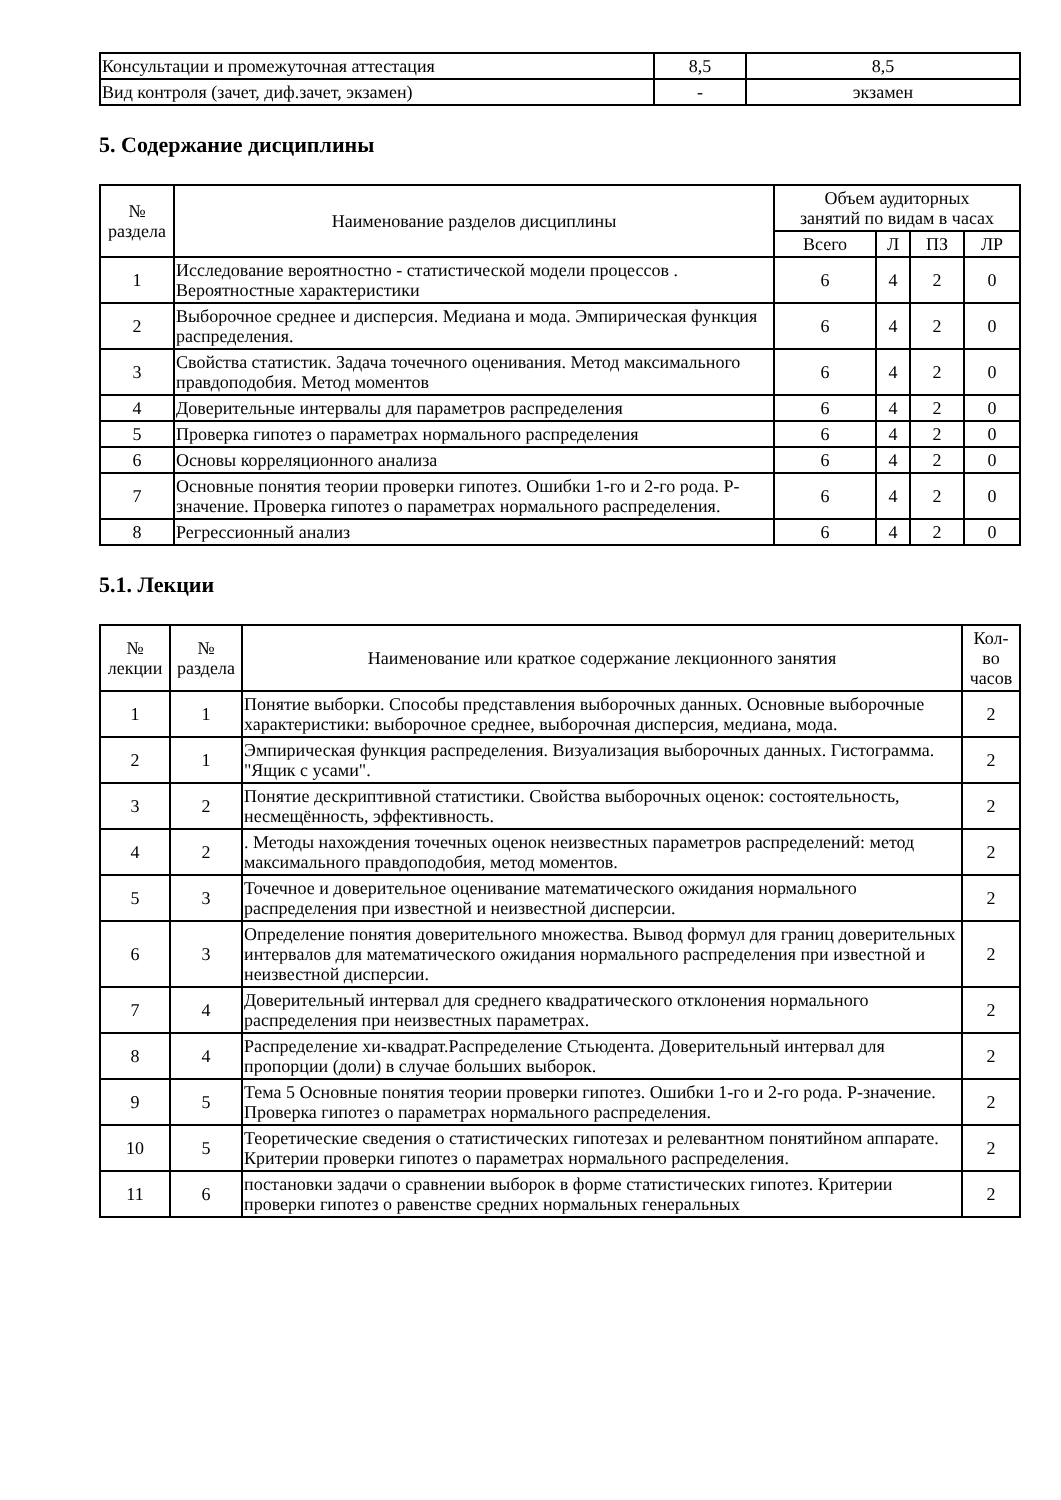| Консультации и промежуточная аттестация | 8,5 | 8,5 |
| Вид контроля (зачет, диф.зачет, экзамен) | - | экзамен |
5. Содержание дисциплины
| № раздела | Наименование разделов дисциплины | Объем аудиторных занятий по видам в часах | | | |
| --- | --- | --- | --- | --- | --- |
| | | Всего | Л | ПЗ | ЛР |
| 1 | Исследование вероятностно - статистической модели процессов . Вероятностные характеристики | 6 | 4 | 2 | 0 |
| 2 | Выборочное среднее и дисперсия. Медиана и мода. Эмпирическая функция распределения. | 6 | 4 | 2 | 0 |
| 3 | Свойства статистик. Задача точечного оценивания. Метод максимального правдоподобия. Метод моментов | 6 | 4 | 2 | 0 |
| 4 | Доверительные интервалы для параметров распределения | 6 | 4 | 2 | 0 |
| 5 | Проверка гипотез о параметрах нормального распределения | 6 | 4 | 2 | 0 |
| 6 | Основы корреляционного анализа | 6 | 4 | 2 | 0 |
| 7 | Основные понятия теории проверки гипотез. Ошибки 1-го и 2-го рода. P-значение. Проверка гипотез о параметрах нормального распределения. | 6 | 4 | 2 | 0 |
| 8 | Регрессионный анализ | 6 | 4 | 2 | 0 |
5.1. Лекции
| № лекции | № раздела | Наименование или краткое содержание лекционного занятия | Кол- во часов |
| --- | --- | --- | --- |
| 1 | 1 | Понятие выборки. Способы представления выборочных данных. Основные выборочные характеристики: выборочное среднее, выборочная дисперсия, медиана, мода. | 2 |
| 2 | 1 | Эмпирическая функция распределения. Визуализация выборочных данных. Гистограмма. "Ящик с усами". | 2 |
| 3 | 2 | Понятие дескриптивной статистики. Свойства выборочных оценок: состоятельность, несмещённость, эффективность. | 2 |
| 4 | 2 | . Методы нахождения точечных оценок неизвестных параметров распределений: метод максимального правдоподобия, метод моментов. | 2 |
| 5 | 3 | Точечное и доверительное оценивание математического ожидания нормального распределения при известной и неизвестной дисперсии. | 2 |
| 6 | 3 | Определение понятия доверительного множества. Вывод формул для границ доверительных интервалов для математического ожидания нормального распределения при известной и неизвестной дисперсии. | 2 |
| 7 | 4 | Доверительный интервал для среднего квадратического отклонения нормального распределения при неизвестных параметрах. | 2 |
| 8 | 4 | Распределение хи-квадрат.Распределение Стьюдента. Доверительный интервал для пропорции (доли) в случае больших выборок. | 2 |
| 9 | 5 | Тема 5 Основные понятия теории проверки гипотез. Ошибки 1-го и 2-го рода. P-значение. Проверка гипотез о параметрах нормального распределения. | 2 |
| 10 | 5 | Теоретические сведения о статистических гипотезах и релевантном понятийном аппарате. Критерии проверки гипотез о параметрах нормального распределения. | 2 |
| 11 | 6 | постановки задачи о сравнении выборок в форме статистических гипотез. Критерии проверки гипотез о равенстве средних нормальных генеральных | 2 |